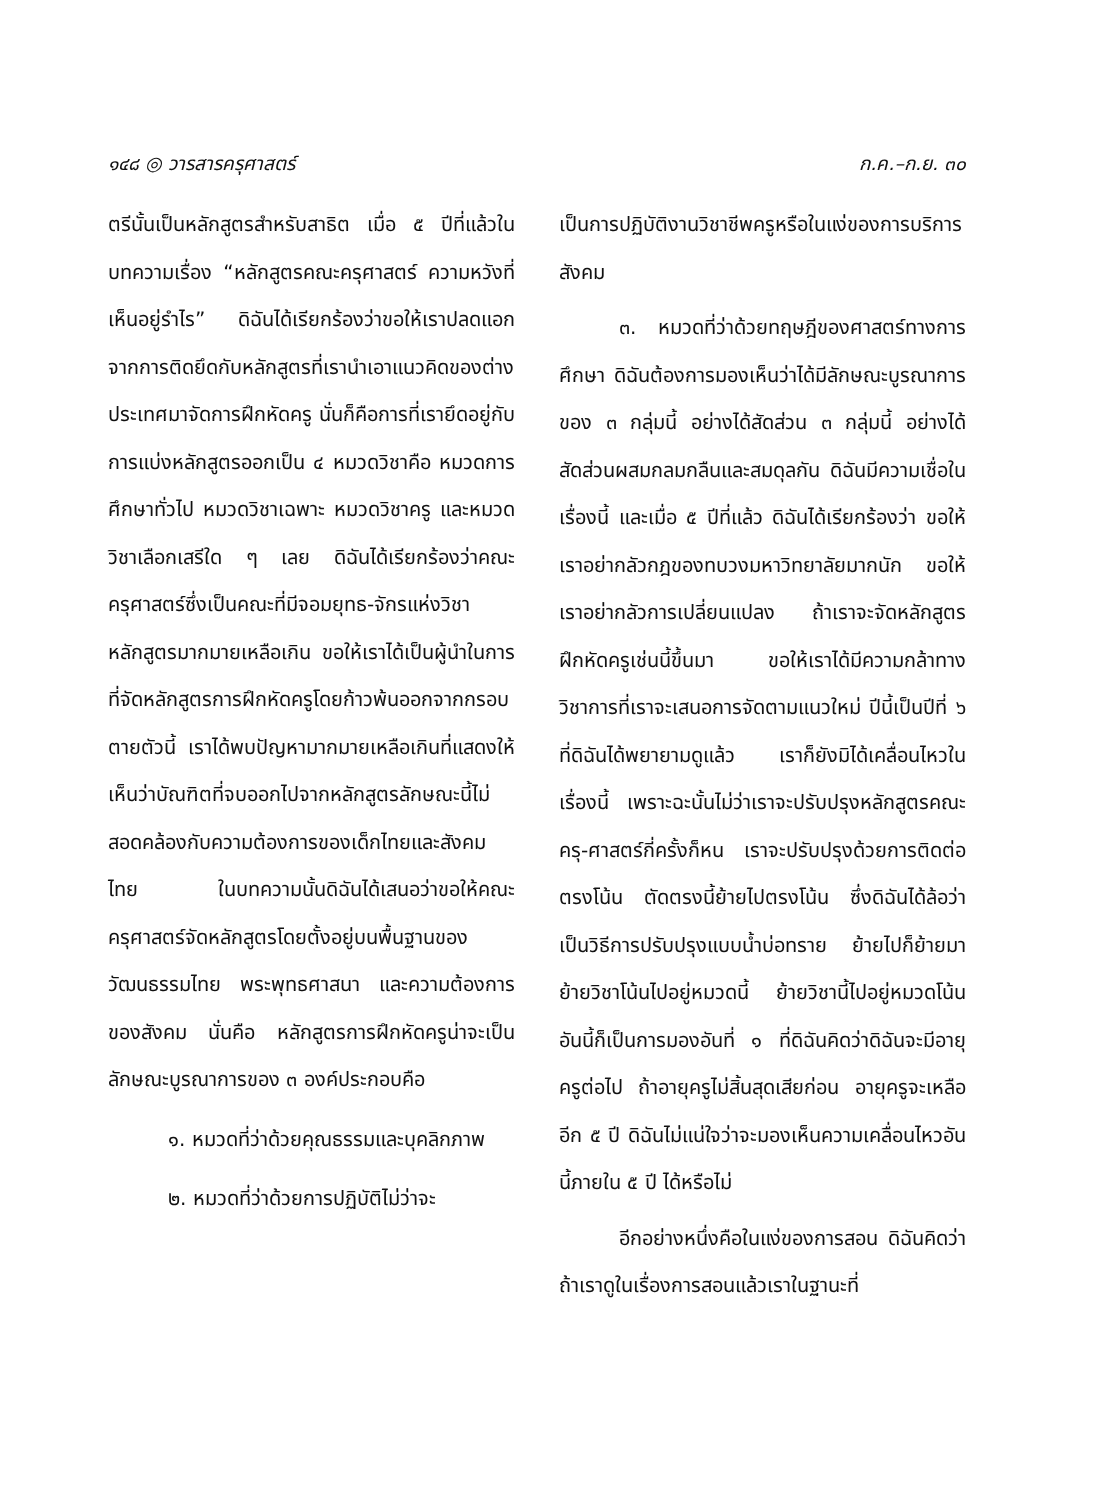๑๔๘ ◎ วารสารครุศาสตร์ ก.ค.–ก.ย. ๓๐
ตรีนั้นเป็นหลักสูตรสำหรับสาธิต เมื่อ ๕ ปีที่แล้วในบทความเรื่อง “หลักสูตรคณะครุศาสตร์ ความหวังที่เห็นอยู่รำไร” ดิฉันได้เรียกร้องว่าขอให้เราปลดแอกจากการติดยึดกับหลักสูตรที่เรานำเอาแนวคิดของต่างประเทศมาจัดการฝึกหัดครู นั่นก็คือการที่เรายึดอยู่กับการแบ่งหลักสูตรออกเป็น ๔ หมวดวิชาคือ หมวดการศึกษาทั่วไป หมวดวิชาเฉพาะ หมวดวิชาครู และหมวดวิชาเลือกเสรีใด ๆ เลย ดิฉันได้เรียกร้องว่าคณะครุศาสตร์ซึ่งเป็นคณะที่มีจอมยุทธ-จักรแห่งวิชาหลักสูตรมากมายเหลือเกิน ขอให้เราได้เป็นผู้นำในการที่จัดหลักสูตรการฝึกหัดครูโดยก้าวพ้นออกจากกรอบตายตัวนี้ เราได้พบปัญหามากมายเหลือเกินที่แสดงให้เห็นว่าบัณฑิตที่จบออกไปจากหลักสูตรลักษณะนี้ไม่สอดคล้องกับความต้องการของเด็กไทยและสังคมไทย ในบทความนั้นดิฉันได้เสนอว่าขอให้คณะครุศาสตร์จัดหลักสูตรโดยตั้งอยู่บนพื้นฐานของวัฒนธรรมไทย พระพุทธศาสนา และความต้องการของสังคม นั่นคือ หลักสูตรการฝึกหัดครูน่าจะเป็นลักษณะบูรณาการของ ๓ องค์ประกอบคือ
๑. หมวดที่ว่าด้วยคุณธรรมและบุคลิกภาพ
๒. หมวดที่ว่าด้วยการปฏิบัติไม่ว่าจะ
เป็นการปฏิบัติงานวิชาชีพครูหรือในแง่ของการบริการสังคม
๓. หมวดที่ว่าด้วยทฤษฎีของศาสตร์ทางการศึกษา ดิฉันต้องการมองเห็นว่าได้มีลักษณะบูรณาการของ ๓ กลุ่มนี้ อย่างได้สัดส่วน ๓ กลุ่มนี้ อย่างได้สัดส่วนผสมกลมกลืนและสมดุลกัน ดิฉันมีความเชื่อในเรื่องนี้ และเมื่อ ๕ ปีที่แล้ว ดิฉันได้เรียกร้องว่า ขอให้เราอย่ากลัวกฎของทบวงมหาวิทยาลัยมากนัก ขอให้เราอย่ากลัวการเปลี่ยนแปลง ถ้าเราจะจัดหลักสูตรฝึกหัดครูเช่นนี้ขึ้นมา ขอให้เราได้มีความกล้าทางวิชาการที่เราจะเสนอการจัดตามแนวใหม่ ปีนี้เป็นปีที่ ๖ ที่ดิฉันได้พยายามดูแล้ว เราก็ยังมิได้เคลื่อนไหวในเรื่องนี้ เพราะฉะนั้นไม่ว่าเราจะปรับปรุงหลักสูตรคณะครุ-ศาสตร์กี่ครั้งก็หน เราจะปรับปรุงด้วยการติดต่อตรงโน้น ตัดตรงนี้ย้ายไปตรงโน้น ซึ่งดิฉันได้ล้อว่าเป็นวิธีการปรับปรุงแบบน้ำบ่อทราย ย้ายไปก็ย้ายมา ย้ายวิชาโน้นไปอยู่หมวดนี้ ย้ายวิชานี้ไปอยู่หมวดโน้น อันนี้ก็เป็นการมองอันที่ ๑ ที่ดิฉันคิดว่าดิฉันจะมีอายุครูต่อไป ถ้าอายุครูไม่สิ้นสุดเสียก่อน อายุครูจะเหลืออีก ๕ ปี ดิฉันไม่แน่ใจว่าจะมองเห็นความเคลื่อนไหวอันนี้ภายใน ๕ ปี ได้หรือไม่
อีกอย่างหนึ่งคือในแง่ของการสอน ดิฉันคิดว่าถ้าเราดูในเรื่องการสอนแล้วเราในฐานะที่